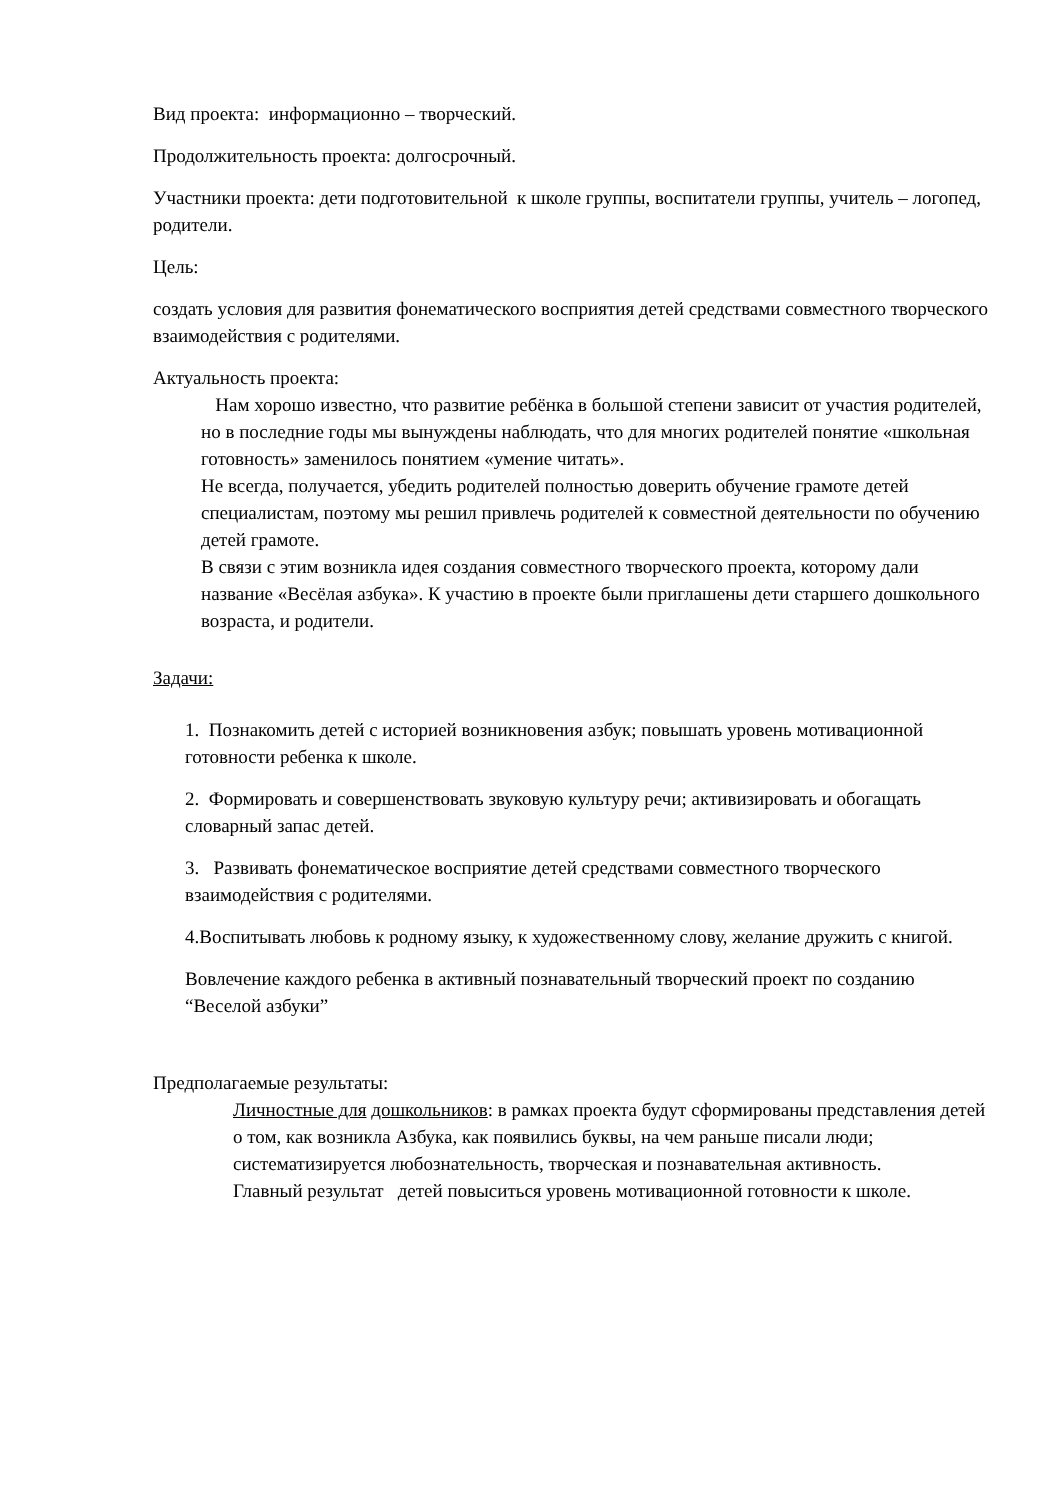Вид проекта: информационно – творческий.
Продолжительность проекта: долгосрочный.
Участники проекта: дети подготовительной к школе группы, воспитатели группы, учитель – логопед, родители.
Цель:
создать условия для развития фонематического восприятия детей средствами совместного творческого взаимодействия с родителями.
Актуальность проекта:
Нам хорошо известно, что развитие ребёнка в большой степени зависит от участия родителей, но в последние годы мы вынуждены наблюдать, что для многих родителей понятие «школьная готовность» заменилось понятием «умение читать».
Не всегда, получается, убедить родителей полностью доверить обучение грамоте детей специалистам, поэтому мы решил привлечь родителей к совместной деятельности по обучению детей грамоте.
В связи с этим возникла идея создания совместного творческого проекта, которому дали название «Весёлая азбука». К участию в проекте были приглашены дети старшего дошкольного возраста, и родители.
Задачи:
1. Познакомить детей с историей возникновения азбук; повышать уровень мотивационной готовности ребенка к школе.
2. Формировать и совершенствовать звуковую культуру речи; активизировать и обогащать словарный запас детей.
3. Развивать фонематическое восприятие детей средствами совместного творческого взаимодействия с родителями.
4.Воспитывать любовь к родному языку, к художественному слову, желание дружить с книгой.
Вовлечение каждого ребенка в активный познавательный творческий проект по созданию “Веселой азбуки”
Предполагаемые результаты:
Личностные для дошкольников: в рамках проекта будут сформированы представления детей о том, как возникла Азбука, как появились буквы, на чем раньше писали люди; систематизируется любознательность, творческая и познавательная активность.
Главный результат детей повыситься уровень мотивационной готовности к школе.